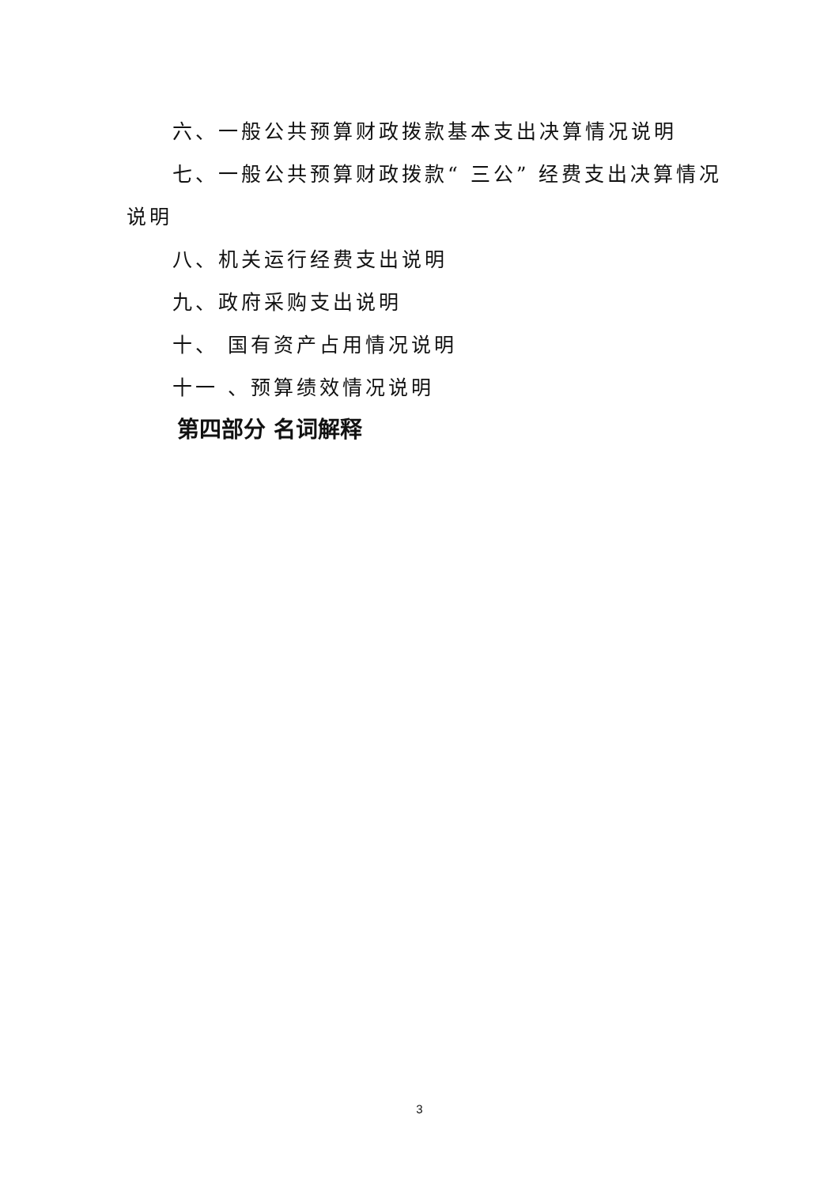六、一般公共预算财政拨款基本支出决算情况说明
七、一般公共预算财政拨款“ 三公” 经费支出决算情况说明
八、机关运行经费支出说明
九、政府采购支出说明
十、 国有资产占用情况说明
十一 、预算绩效情况说明
第四部分 名词解释
3